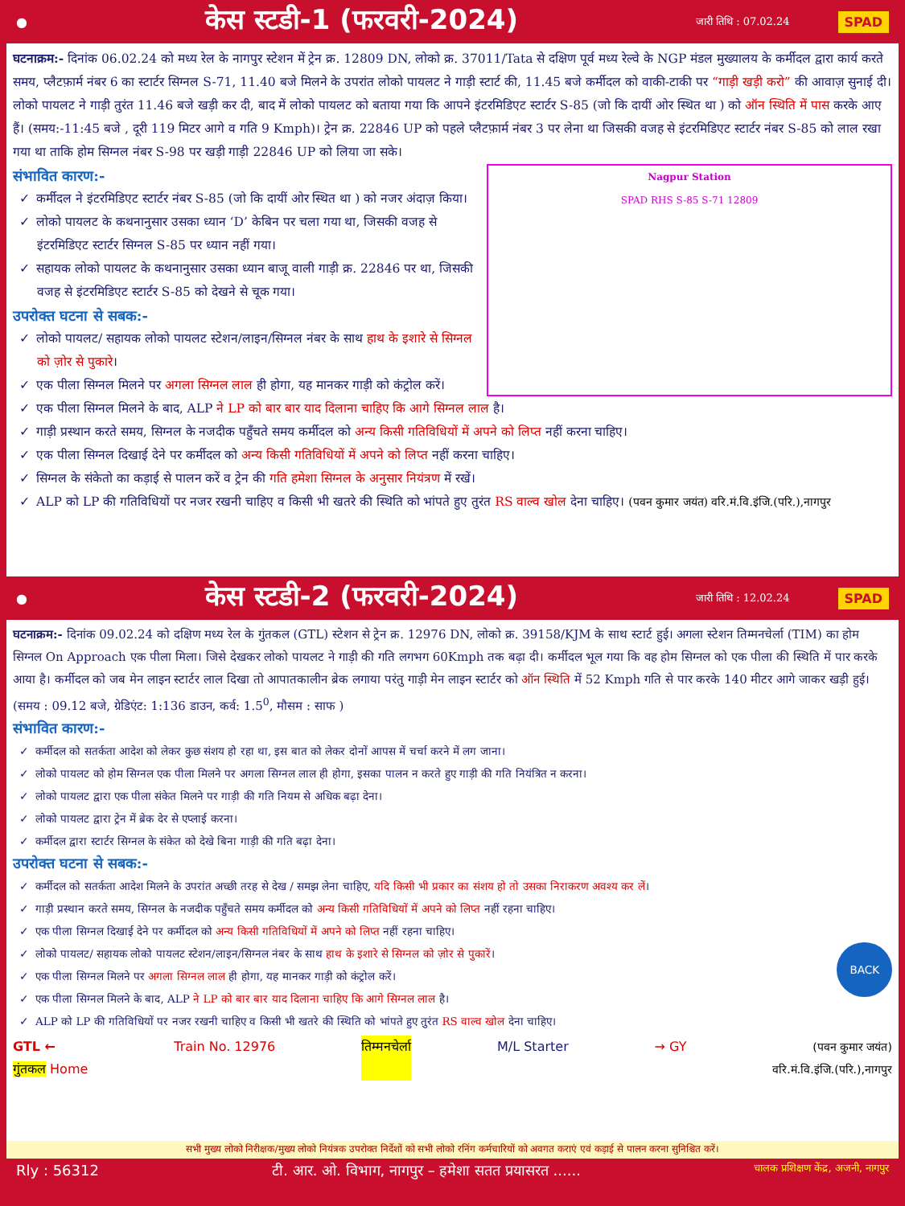●
केस स्टडी-1 (फरवरी-2024)
जारी तिथि : 07.02.24 SPAD
घटनाक्रम:- दिनांक 06.02.24 को मध्य रेल के नागपुर स्टेशन में ट्रेन क्र. 12809 DN, लोको क्र. 37011/Tata से दक्षिण पूर्व मध्य रेल्वे के NGP मंडल मुख्यालय के कर्मीदल द्वारा कार्य करते समय, प्लैटफ़ार्म नंबर 6 का स्टार्टर सिग्नल S-71, 11.40 बजे मिलने के उपरांत लोको पायलट ने गाड़ी स्टार्ट की, 11.45 बजे कर्मीदल को वाकी-टाकी पर “गाड़ी खड़ी करो” की आवाज़ सुनाई दी। लोको पायलट ने गाड़ी तुरंत 11.46 बजे खड़ी कर दी, बाद में लोको पायलट को बताया गया कि आपने इंटरमिडिएट स्टार्टर S-85 (जो कि दायीं ओर स्थित था ) को ऑन स्थिति में पास करके आए हैं। (समय:-11:45 बजे , दूरी 119 मिटर आगे व गति 9 Kmph)। ट्रेन क्र. 22846 UP को पहले प्लैटफ़ार्म नंबर 3 पर लेना था जिसकी वजह से इंटरमिडिएट स्टार्टर नंबर S-85 को लाल रखा गया था ताकि होम सिग्नल नंबर S-98 पर खड़ी गाड़ी 22846 UP को लिया जा सके।
Nagpur Station
SPAD RHS S-85 S-71 12809
संभावित कारण:-
✓ कर्मीदल ने इंटरमिडिएट स्टार्टर नंबर S-85 (जो कि दायीं ओर स्थित था ) को नजर अंदाज़ किया।
✓ लोको पायलट के कथनानुसार उसका ध्यान ‘D’ केबिन पर चला गया था, जिसकी वजह से इंटरमिडिएट स्टार्टर सिग्नल S-85 पर ध्यान नहीं गया।
✓ सहायक लोको पायलट के कथनानुसार उसका ध्यान बाजू वाली गाड़ी क्र. 22846 पर था, जिसकी वजह से इंटरमिडिएट स्टार्टर S-85 को देखने से चूक गया।
उपरोक्त घटना से सबक:-
✓ लोको पायलट/ सहायक लोको पायलट स्टेशन/लाइन/सिग्नल नंबर के साथ हाथ के इशारे से सिग्नल को ज़ोर से पुकारे।
✓ एक पीला सिग्नल मिलने पर अगला सिग्नल लाल ही होगा, यह मानकर गाड़ी को कंट्रोल करें।
✓ एक पीला सिग्नल मिलने के बाद, ALP ने LP को बार बार याद दिलाना चाहिए कि आगे सिग्नल लाल है।
✓ गाड़ी प्रस्थान करते समय, सिग्नल के नजदीक पहुँचते समय कर्मीदल को अन्य किसी गतिविधियों में अपने को लिप्त नहीं करना चाहिए।
✓ एक पीला सिग्नल दिखाई देने पर कर्मीदल को अन्य किसी गतिविधियों में अपने को लिप्त नहीं करना चाहिए।
✓ सिग्नल के संकेतो का कड़ाई से पालन करें व ट्रेन की गति हमेशा सिग्नल के अनुसार नियंत्रण में रखें।
✓ ALP को LP की गतिविधियों पर नजर रखनी चाहिए व किसी भी खतरे की स्थिति को भांपते हुए तुरंत RS वाल्व खोल देना चाहिए। (पवन कुमार जयंत) वरि.मं.वि.इंजि.(परि.),नागपुर
●
केस स्टडी-2 (फरवरी-2024)
जारी तिथि : 12.02.24 SPAD
घटनाक्रम:- दिनांक 09.02.24 को दक्षिण मध्य रेल के गुंतकल (GTL) स्टेशन से ट्रेन क्र. 12976 DN, लोको क्र. 39158/KJM के साथ स्टार्ट हुई। अगला स्टेशन तिम्मनचेर्ला (TIM) का होम सिग्नल On Approach एक पीला मिला। जिसे देखकर लोको पायलट ने गाड़ी की गति लगभग 60Kmph तक बढ़ा दी। कर्मीदल भूल गया कि वह होम सिग्नल को एक पीला की स्थिति में पार करके आया है। कर्मीदल को जब मेन लाइन स्टार्टर लाल दिखा तो आपातकालीन ब्रेक लगाया परंतु गाड़ी मेन लाइन स्टार्टर को ऑन स्थिति में 52 Kmph गति से पार करके 140 मीटर आगे जाकर खड़ी हुई। (समय : 09.12 बजे, ग्रेडिएंट: 1:136 डाउन, कर्व: 1.5<sup>0</sup>, मौसम : साफ )
संभावित कारण:-
✓ कर्मीदल को सतर्कता आदेश को लेकर कुछ संशय हो रहा था, इस बात को लेकर दोनों आपस में चर्चा करने में लग जाना।
✓ लोको पायलट को होम सिग्नल एक पीला मिलने पर अगला सिग्नल लाल ही होगा, इसका पालन न करते हुए गाड़ी की गति नियंत्रित न करना।
✓ लोको पायलट द्वारा एक पीला संकेत मिलने पर गाड़ी की गति नियम से अधिक बढ़ा देना।
✓ लोको पायलट द्वारा ट्रेन में ब्रेक देर से एप्लाई करना।
✓ कर्मीदल द्वारा स्टार्टर सिग्नल के संकेत को देखे बिना गाड़ी की गति बढ़ा देना।
उपरोक्त घटना से सबक:-
✓ कर्मीदल को सतर्कता आदेश मिलने के उपरांत अच्छी तरह से देख / समझ लेना चाहिए, यदि किसी भी प्रकार का संशय हो तो उसका निराकरण अवश्य कर लें।
✓ गाड़ी प्रस्थान करते समय, सिग्नल के नजदीक पहुँचते समय कर्मीदल को अन्य किसी गतिविधियों में अपने को लिप्त नहीं रहना चाहिए।
✓ एक पीला सिग्नल दिखाई देने पर कर्मीदल को अन्य किसी गतिविधियों में अपने को लिप्त नहीं रहना चाहिए।
✓ लोको पायलट/ सहायक लोको पायलट स्टेशन/लाइन/सिग्नल नंबर के साथ हाथ के इशारे से सिग्नल को ज़ोर से पुकारें। BACK
✓ एक पीला सिग्नल मिलने पर अगला सिग्नल लाल ही होगा, यह मानकर गाड़ी को कंट्रोल करें।
✓ एक पीला सिग्नल मिलने के बाद, ALP ने LP को बार बार याद दिलाना चाहिए कि आगे सिग्नल लाल है।
✓ ALP को LP की गतिविधियों पर नजर रखनी चाहिए व किसी भी खतरे की स्थिति को भांपते हुए तुरंत RS वाल्व खोल देना चाहिए।
GTL ←
गुंतकल Home Train No. 12976 तिम्मनचेर्ला M/L Starter → GY (पवन कुमार जयंत)
वरि.मं.वि.इंजि.(परि.),नागपुर
सभी मुख्य लोको निरीक्षक/मुख्य लोको नियंत्रक उपरोक्त निर्देशों को सभी लोको रनिंग कर्मचारियों को अवगत कराएं एवं कड़ाई से पालन करना सुनिश्चित करें।
Rly : 56312 टी. आर. ओ. विभाग, नागपुर – हमेशा सतत प्रयासरत ...... चालक प्रशिक्षण केंद्र, अजनी, नागपुर